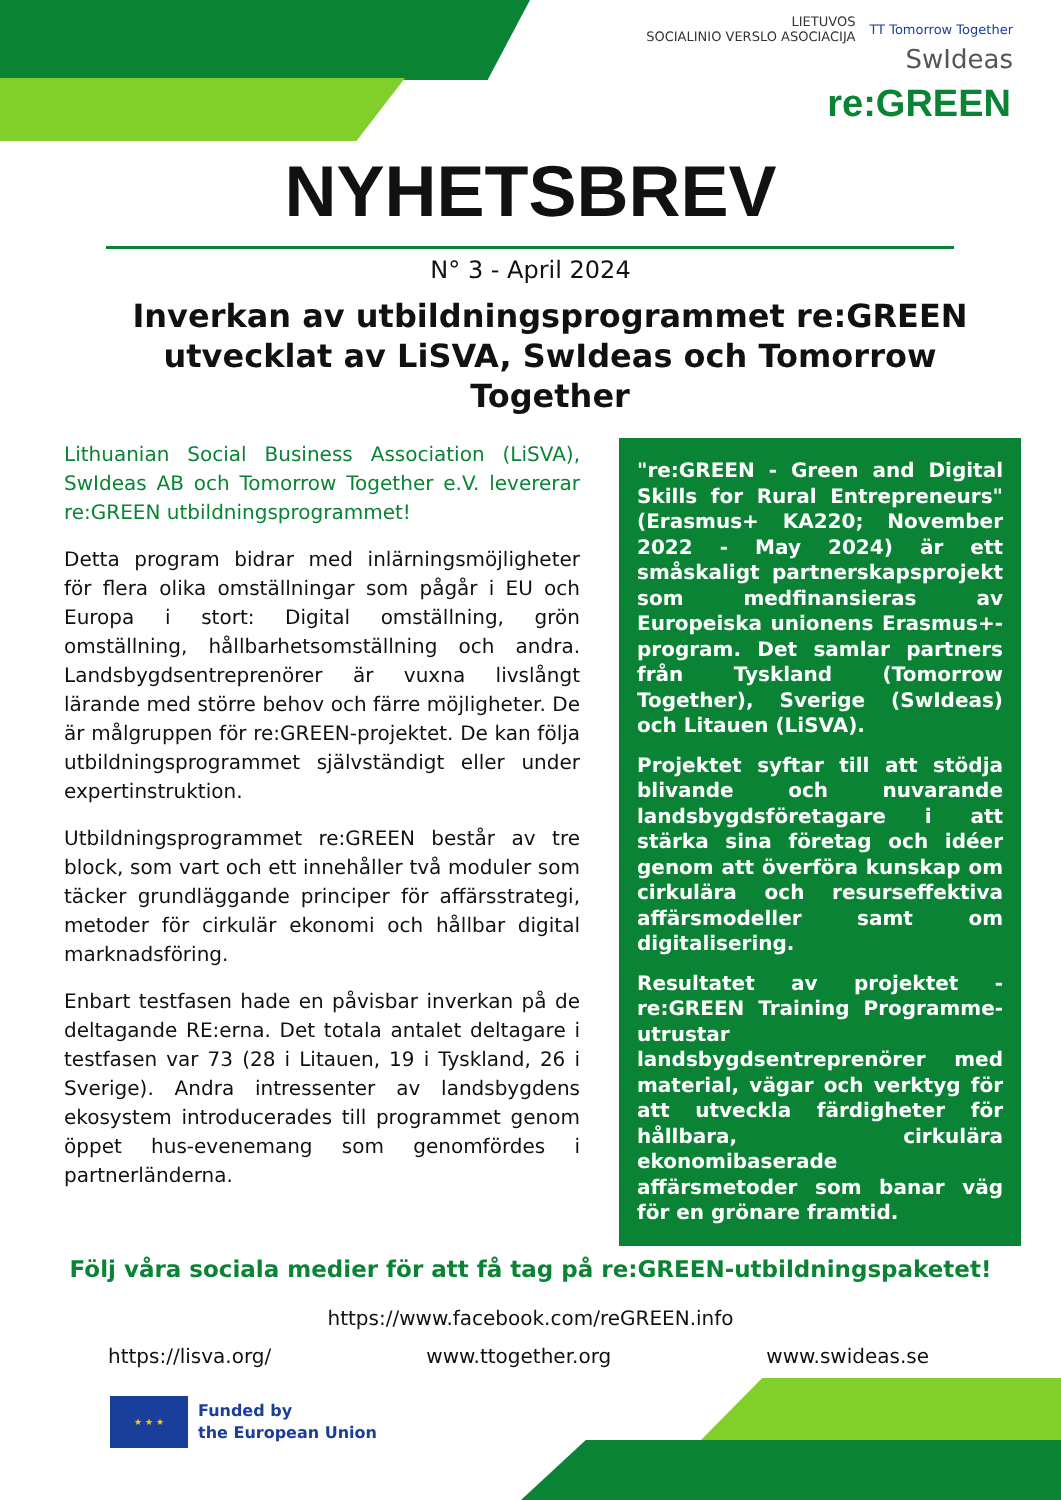LIETUVOS
SOCIALINIO VERSLO ASOCIACIJA TT Tomorrow Together SwIdeas
re:GREEN
NYHETSBREV
N° 3 - April 2024
Inverkan av utbildningsprogrammet re:GREEN utvecklat av LiSVA, SwIdeas och Tomorrow Together
Lithuanian Social Business Association (LiSVA), SwIdeas AB och Tomorrow Together e.V. levererar re:GREEN utbildningsprogrammet!
Detta program bidrar med inlärningsmöjligheter för flera olika omställningar som pågår i EU och Europa i stort: Digital omställning, grön omställning, hållbarhetsomställning och andra. Landsbygdsentreprenörer är vuxna livslångt lärande med större behov och färre möjligheter. De är målgruppen för re:GREEN-projektet. De kan följa utbildningsprogrammet självständigt eller under expertinstruktion.
Utbildningsprogrammet re:GREEN består av tre block, som vart och ett innehåller två moduler som täcker grundläggande principer för affärsstrategi, metoder för cirkulär ekonomi och hållbar digital marknadsföring.
Enbart testfasen hade en påvisbar inverkan på de deltagande RE:erna. Det totala antalet deltagare i testfasen var 73 (28 i Litauen, 19 i Tyskland, 26 i Sverige). Andra intressenter av landsbygdens ekosystem introducerades till programmet genom öppet hus-evenemang som genomfördes i partnerländerna.
"re:GREEN - Green and Digital Skills for Rural Entrepreneurs" (Erasmus+ KA220; November 2022 - May 2024) är ett småskaligt partnerskapsprojekt som medfinansieras av Europeiska unionens Erasmus+-program. Det samlar partners från Tyskland (Tomorrow Together), Sverige (SwIdeas) och Litauen (LiSVA).
Projektet syftar till att stödja blivande och nuvarande landsbygdsföretagare i att stärka sina företag och idéer genom att överföra kunskap om cirkulära och resurseffektiva affärsmodeller samt om digitalisering.
Resultatet av projektet -re:GREEN Training Programme- utrustar landsbygdsentreprenörer med material, vägar och verktyg för att utveckla färdigheter för hållbara, cirkulära ekonomibaserade affärsmetoder som banar väg för en grönare framtid.
Följ våra sociala medier för att få tag på re:GREEN-utbildningspaketet!
https://www.facebook.com/reGREEN.info
https://lisva.org/ www.ttogether.org www.swideas.se
★ ★ ★
Funded by
the European Union